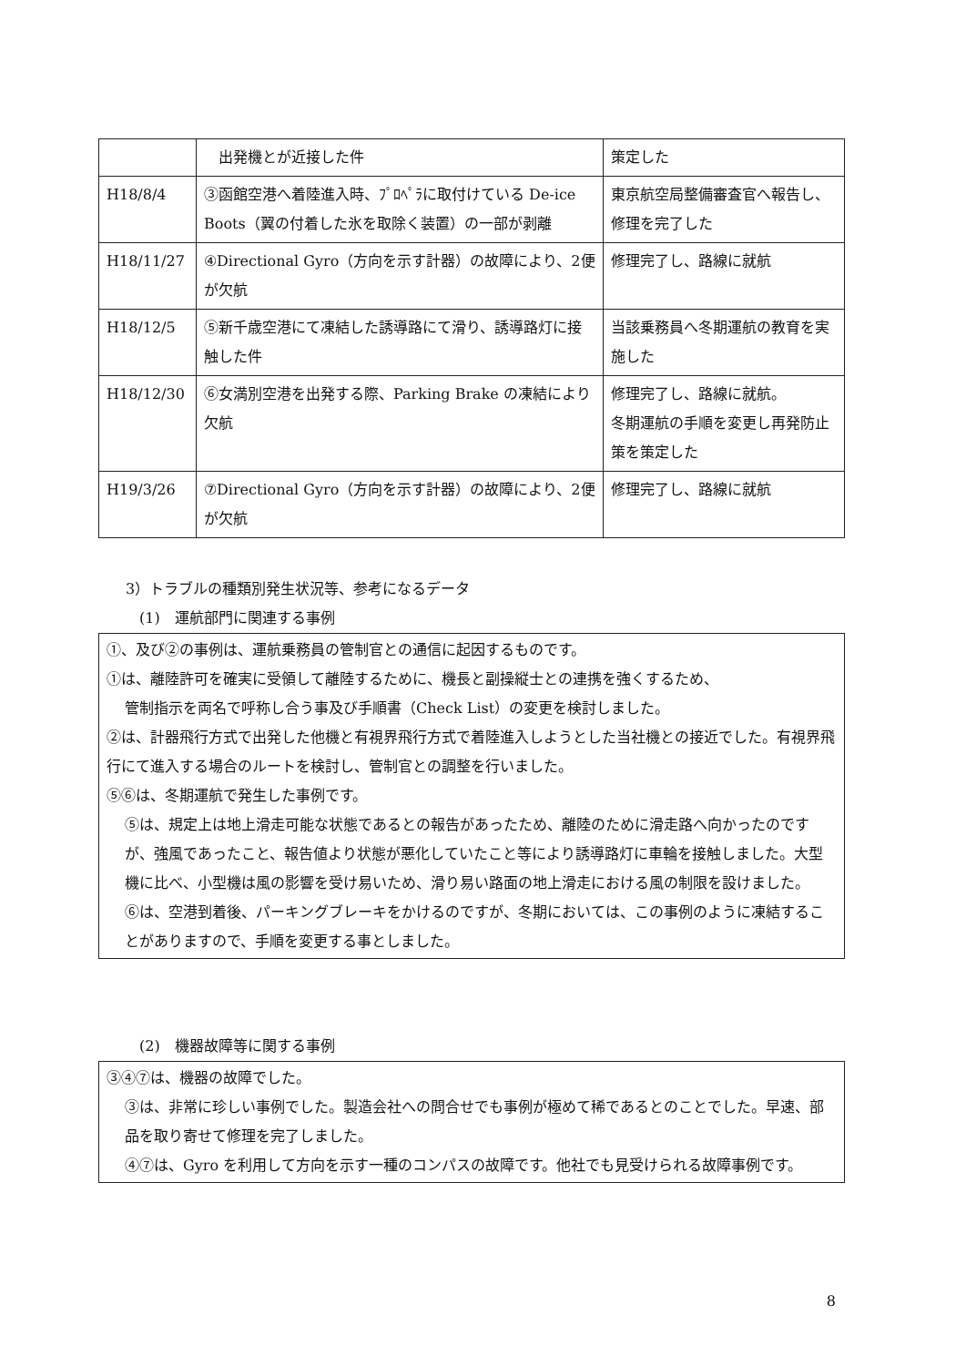| | 出発機とが近接した件 | 策定した |
| H18/8/4 | ③函館空港へ着陸進入時、ﾌﾟﾛﾍﾟﾗに取付けている De-ice Boots（翼の付着した氷を取除く装置）の一部が剥離 | 東京航空局整備審査官へ報告し、修理を完了した |
| H18/11/27 | ④Directional Gyro（方向を示す計器）の故障により、2便が欠航 | 修理完了し、路線に就航 |
| H18/12/5 | ⑤新千歳空港にて凍結した誘導路にて滑り、誘導路灯に接触した件 | 当該乗務員へ冬期運航の教育を実施した |
| H18/12/30 | ⑥女満別空港を出発する際、Parking Brake の凍結により欠航 | 修理完了し、路線に就航。 冬期運航の手順を変更し再発防止策を策定した |
| H19/3/26 | ⑦Directional Gyro（方向を示す計器）の故障により、2便が欠航 | 修理完了し、路線に就航 |
3）トラブルの種類別発生状況等、参考になるデータ
(1)　運航部門に関連する事例
①、及び②の事例は、運航乗務員の管制官との通信に起因するものです。
①は、離陸許可を確実に受領して離陸するために、機長と副操縦士との連携を強くするため、
管制指示を両名で呼称し合う事及び手順書（Check List）の変更を検討しました。
②は、計器飛行方式で出発した他機と有視界飛行方式で着陸進入しようとした当社機との接近でした。有視界飛行にて進入する場合のルートを検討し、管制官との調整を行いました。
⑤⑥は、冬期運航で発生した事例です。
⑤は、規定上は地上滑走可能な状態であるとの報告があったため、離陸のために滑走路へ向かったのですが、強風であったこと、報告値より状態が悪化していたこと等により誘導路灯に車輪を接触しました。大型機に比べ、小型機は風の影響を受け易いため、滑り易い路面の地上滑走における風の制限を設けました。
⑥は、空港到着後、パーキングブレーキをかけるのですが、冬期においては、この事例のように凍結することがありますので、手順を変更する事としました。
(2)　機器故障等に関する事例
③④⑦は、機器の故障でした。
③は、非常に珍しい事例でした。製造会社への問合せでも事例が極めて稀であるとのことでした。早速、部品を取り寄せて修理を完了しました。
④⑦は、Gyro を利用して方向を示す一種のコンパスの故障です。他社でも見受けられる故障事例です。
8